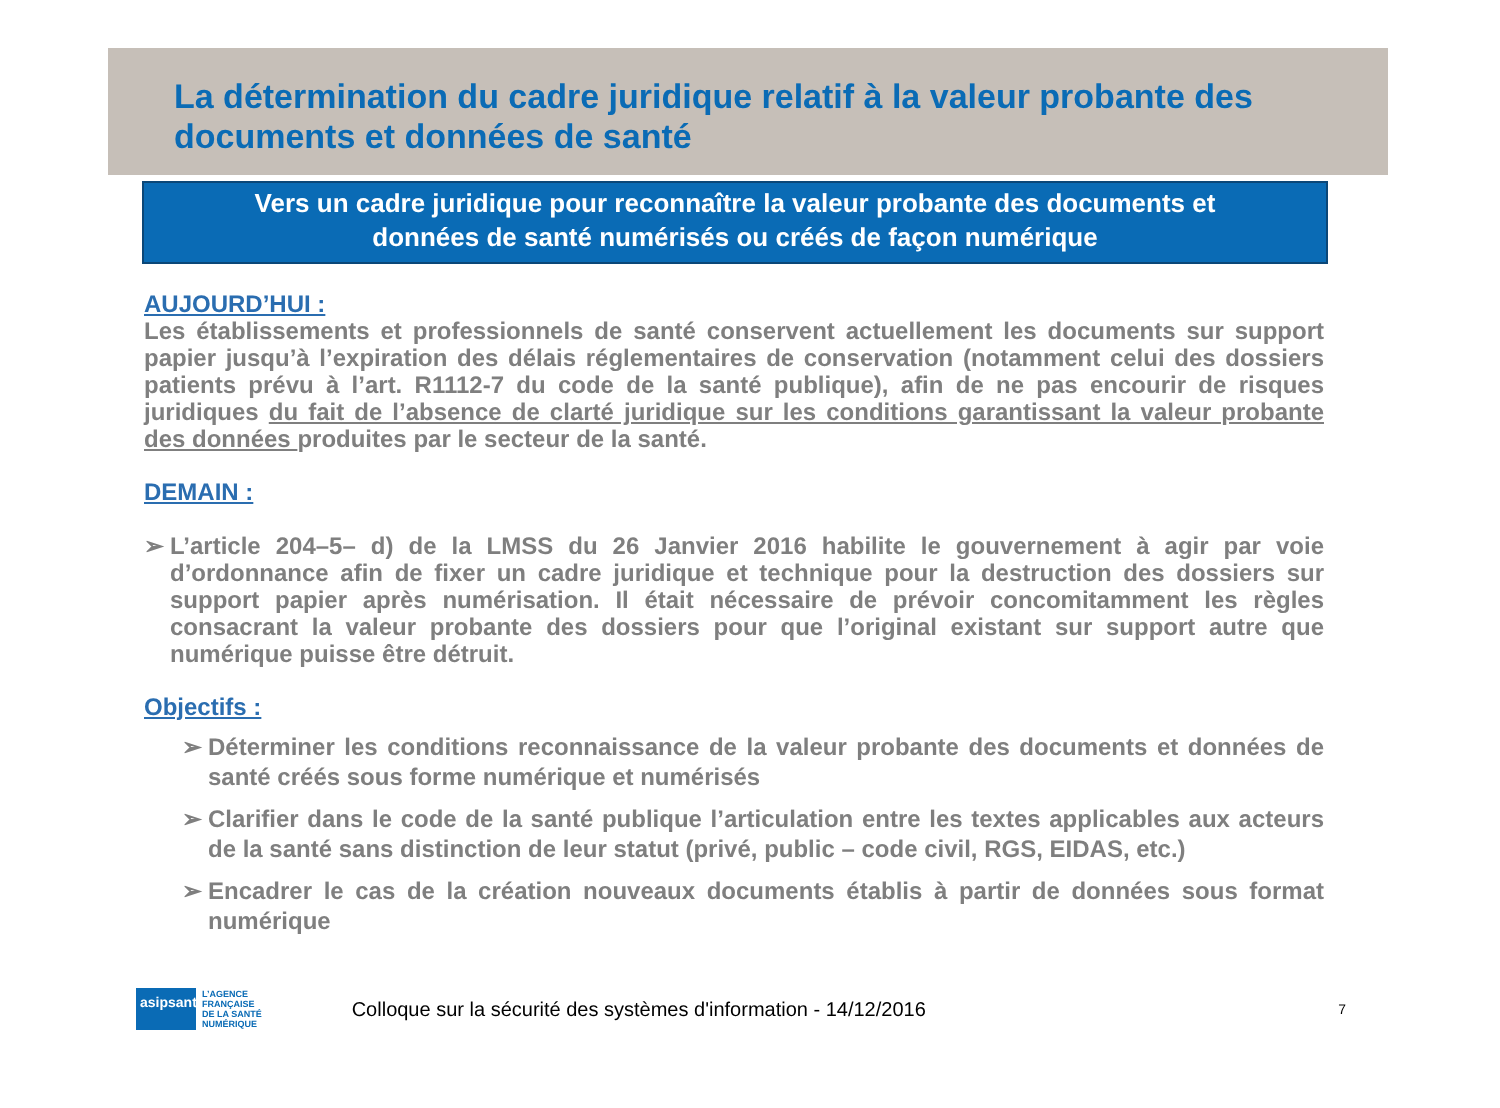La détermination du cadre juridique relatif à la valeur probante des documents et données de santé
Vers un cadre juridique pour reconnaître la valeur probante des documents et
données de santé numérisés ou créés de façon numérique
AUJOURD’HUI :
Les établissements et professionnels de santé conservent actuellement les documents sur support papier jusqu’à l’expiration des délais réglementaires de conservation (notamment celui des dossiers patients prévu à l’art. R1112-7 du code de la santé publique), afin de ne pas encourir de risques juridiques du fait de l’absence de clarté juridique sur les conditions garantissant la valeur probante des données produites par le secteur de la santé.
DEMAIN :
➢ L’article 204–5– d) de la LMSS du 26 Janvier 2016 habilite le gouvernement à agir par voie d’ordonnance afin de fixer un cadre juridique et technique pour la destruction des dossiers sur support papier après numérisation. Il était nécessaire de prévoir concomitamment les règles consacrant la valeur probante des dossiers pour que l’original existant sur support autre que numérique puisse être détruit.
Objectifs :
➢ Déterminer les conditions reconnaissance de la valeur probante des documents et données de santé créés sous forme numérique et numérisés
➢ Clarifier dans le code de la santé publique l’articulation entre les textes applicables aux acteurs de la santé sans distinction de leur statut (privé, public – code civil, RGS, EIDAS, etc.)
➢ Encadrer le cas de la création nouveaux documents établis à partir de données sous format numérique
asipsanté
L’AGENCE
FRANÇAISE
DE LA SANTÉ
NUMÉRIQUE
Colloque sur la sécurité des systèmes d'information - 14/12/2016
7